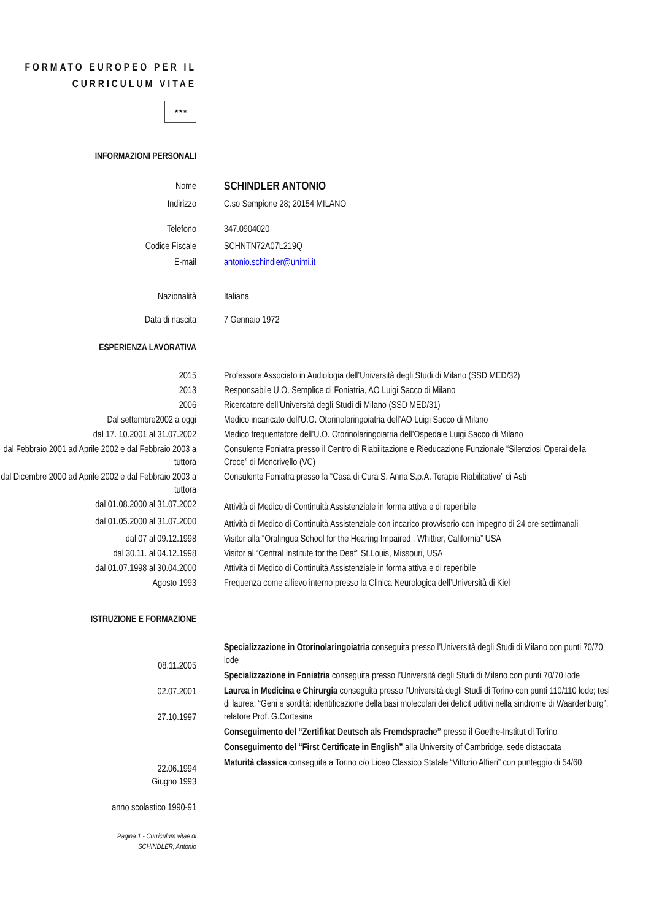FORMATO EUROPEO PER IL CURRICULUM VITAE
★★★
INFORMAZIONI PERSONALI
Nome
SCHINDLER ANTONIO
Indirizzo C.so Sempione 28; 20154 MILANO
Telefono 347.0904020
Codice Fiscale SCHNTN72A07L219Q
E-mail antonio.schindler@unimi.it
Nazionalità Italiana
Data di nascita 7 Gennaio 1972
ESPERIENZA LAVORATIVA
2015 Professore Associato in Audiologia dell’Università degli Studi di Milano (SSD MED/32)
2013 Responsabile U.O. Semplice di Foniatria, AO Luigi Sacco di Milano
2006 Ricercatore dell’Università degli Studi di Milano (SSD MED/31)
Dal settembre2002 a oggi Medico incaricato dell’U.O. Otorinolaringoiatria dell’AO Luigi Sacco di Milano
dal 17. 10.2001 al 31.07.2002 Medico frequentatore dell’U.O. Otorinolaringoiatria dell’Ospedale Luigi Sacco di Milano
dal Febbraio 2001 ad Aprile 2002 e dal Febbraio 2003 a tuttora
Consulente Foniatra presso il Centro di Riabilitazione e Rieducazione Funzionale “Silenziosi Operai della Croce” di Moncrivello (VC)
dal Dicembre 2000 ad Aprile 2002 e dal Febbraio 2003 a tuttora
Consulente Foniatra presso la “Casa di Cura S. Anna S.p.A. Terapie Riabilitative” di Asti
dal 01.08.2000 al 31.07.2002
Attività di Medico di Continuità Assistenziale in forma attiva e di reperibile
dal 01.05.2000 al 31.07.2000
Attività di Medico di Continuità Assistenziale con incarico provvisorio con impegno di 24 ore settimanali
dal 07 al 09.12.1998 Visitor alla “Oralingua School for the Hearing Impaired , Whittier, California” USA
dal 30.11. al 04.12.1998 Visitor al “Central Institute for the Deaf” St.Louis, Missouri, USA
dal 01.07.1998 al 30.04.2000 Attività di Medico di Continuità Assistenziale in forma attiva e di reperibile
Agosto 1993 Frequenza come allievo interno presso la Clinica Neurologica dell’Università di Kiel
ISTRUZIONE E FORMAZIONE
08.11.2005
02.07.2001
27.10.1997
22.06.1994
Giugno 1993
anno scolastico 1990-91
Specializzazione in Otorinolaringoiatria conseguita presso l’Università degli Studi di Milano con punti 70/70 lode
Specializzazione in Foniatria conseguita presso l’Università degli Studi di Milano con punti 70/70 lode
Laurea in Medicina e Chirurgia conseguita presso l’Università degli Studi di Torino con punti 110/110 lode; tesi di laurea: “Geni e sordità: identificazione della basi molecolari dei deficit uditivi nella sindrome di Waardenburg”, relatore Prof. G.Cortesina
Conseguimento del “Zertifikat Deutsch als Fremdsprache” presso il Goethe-Institut di Torino
Conseguimento del “First Certificate in English” alla University of Cambridge, sede distaccata
Maturità classica conseguita a Torino c/o Liceo Classico Statale “Vittorio Alfieri” con punteggio di 54/60
Pagina 1 - Curriculum vitae di
SCHINDLER, Antonio